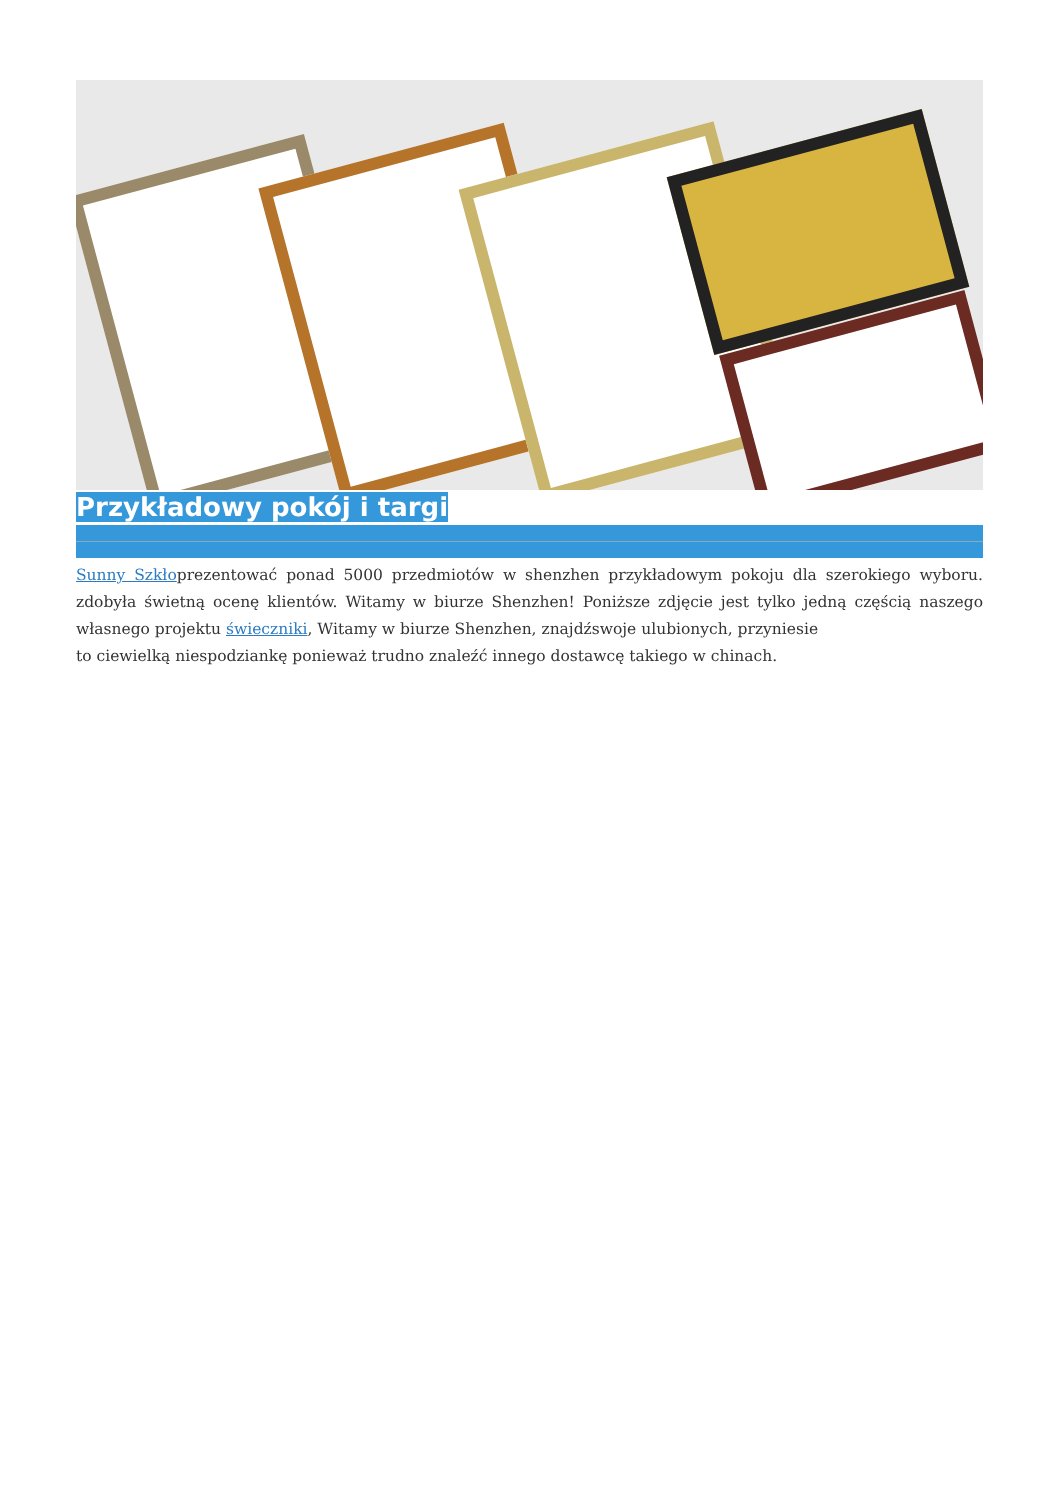Przykładowy pokój i targi
Sunny Szkłoprezentować ponad 5000 przedmiotów w shenzhen przykładowym pokoju dla szerokiego wyboru. zdobyła świetną ocenę klientów. Witamy w biurze Shenzhen! Poniższe zdjęcie jest tylko jedną częścią naszego własnego projektu świeczniki, Witamy w biurze Shenzhen, znajdźswoje ulubionych, przyniesie
to ciewielką niespodziankę ponieważ trudno znaleźć innego dostawcę takiego w chinach.